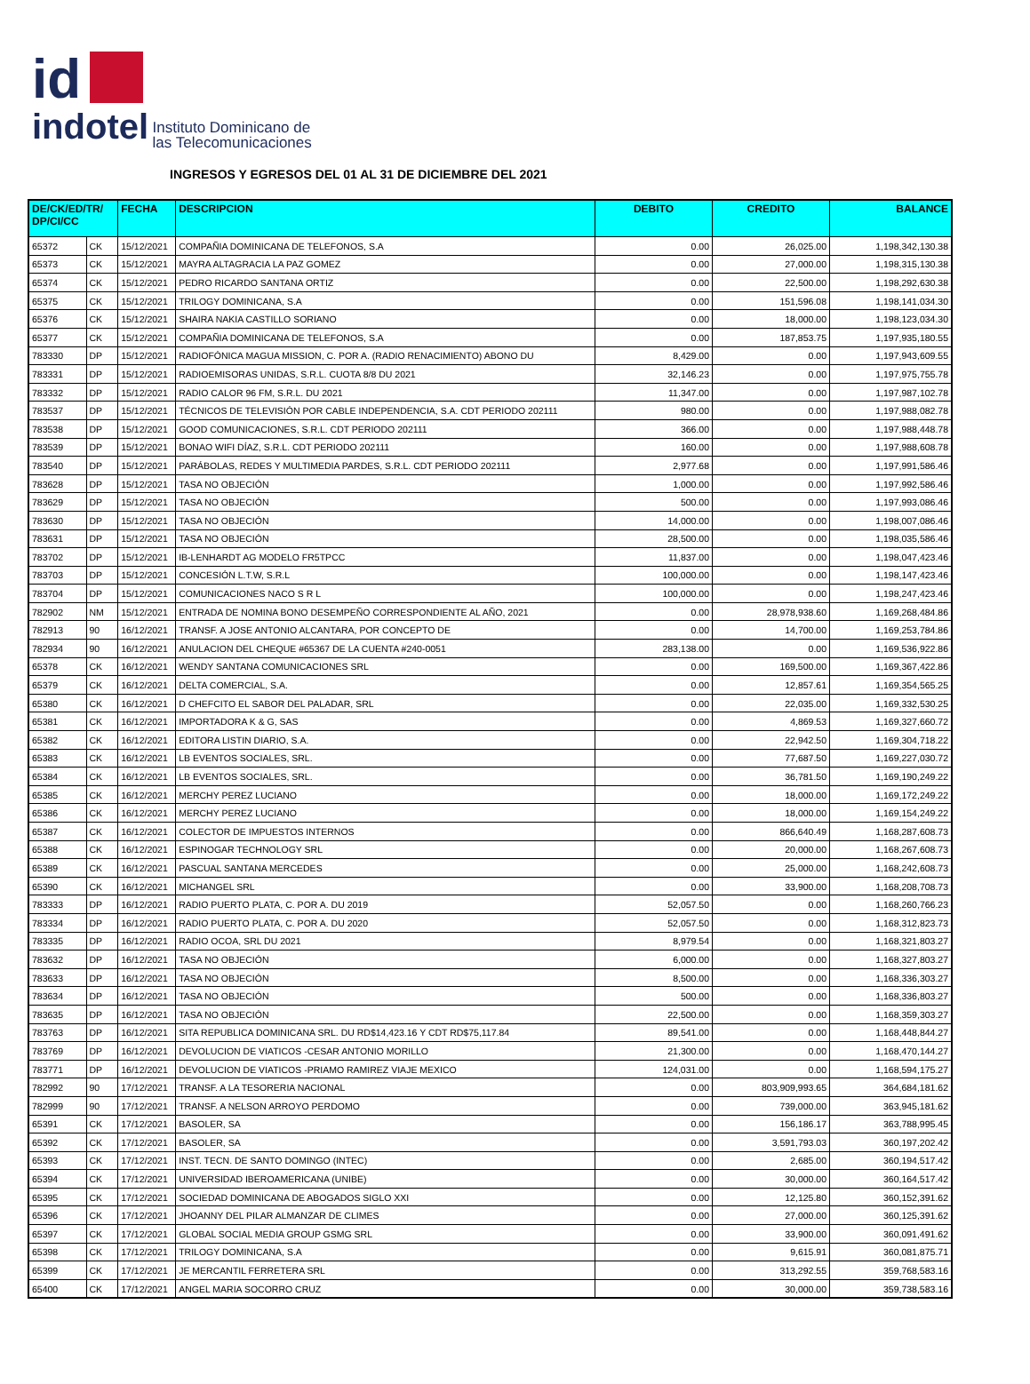id
indotel Instituto Dominicano de
las Telecomunicaciones
INGRESOS Y EGRESOS DEL 01 AL 31 DE DICIEMBRE DEL 2021
| DE/CK/ED/TR/ DP/CI/CC | | FECHA | DESCRIPCION | DEBITO | CREDITO | BALANCE |
| --- | --- | --- | --- | --- | --- | --- |
| 65372 | CK | 15/12/2021 | COMPAÑIA DOMINICANA DE TELEFONOS, S.A | 0.00 | 26,025.00 | 1,198,342,130.38 |
| 65373 | CK | 15/12/2021 | MAYRA ALTAGRACIA LA PAZ GOMEZ | 0.00 | 27,000.00 | 1,198,315,130.38 |
| 65374 | CK | 15/12/2021 | PEDRO RICARDO SANTANA ORTIZ | 0.00 | 22,500.00 | 1,198,292,630.38 |
| 65375 | CK | 15/12/2021 | TRILOGY DOMINICANA, S.A | 0.00 | 151,596.08 | 1,198,141,034.30 |
| 65376 | CK | 15/12/2021 | SHAIRA NAKIA CASTILLO SORIANO | 0.00 | 18,000.00 | 1,198,123,034.30 |
| 65377 | CK | 15/12/2021 | COMPAÑIA DOMINICANA DE TELEFONOS, S.A | 0.00 | 187,853.75 | 1,197,935,180.55 |
| 783330 | DP | 15/12/2021 | RADIOFÓNICA MAGUA MISSION, C. POR A. (RADIO RENACIMIENTO) ABONO DU | 8,429.00 | 0.00 | 1,197,943,609.55 |
| 783331 | DP | 15/12/2021 | RADIOEMISORAS UNIDAS, S.R.L. CUOTA 8/8 DU 2021 | 32,146.23 | 0.00 | 1,197,975,755.78 |
| 783332 | DP | 15/12/2021 | RADIO CALOR 96 FM, S.R.L. DU 2021 | 11,347.00 | 0.00 | 1,197,987,102.78 |
| 783537 | DP | 15/12/2021 | TÉCNICOS DE TELEVISIÓN POR CABLE INDEPENDENCIA, S.A. CDT PERIODO 202111 | 980.00 | 0.00 | 1,197,988,082.78 |
| 783538 | DP | 15/12/2021 | GOOD COMUNICACIONES, S.R.L. CDT PERIODO 202111 | 366.00 | 0.00 | 1,197,988,448.78 |
| 783539 | DP | 15/12/2021 | BONAO WIFI DÍAZ, S.R.L. CDT PERIODO 202111 | 160.00 | 0.00 | 1,197,988,608.78 |
| 783540 | DP | 15/12/2021 | PARÁBOLAS, REDES Y MULTIMEDIA PARDES, S.R.L. CDT PERIODO 202111 | 2,977.68 | 0.00 | 1,197,991,586.46 |
| 783628 | DP | 15/12/2021 | TASA NO OBJECIÓN | 1,000.00 | 0.00 | 1,197,992,586.46 |
| 783629 | DP | 15/12/2021 | TASA NO OBJECIÓN | 500.00 | 0.00 | 1,197,993,086.46 |
| 783630 | DP | 15/12/2021 | TASA NO OBJECIÓN | 14,000.00 | 0.00 | 1,198,007,086.46 |
| 783631 | DP | 15/12/2021 | TASA NO OBJECIÓN | 28,500.00 | 0.00 | 1,198,035,586.46 |
| 783702 | DP | 15/12/2021 | IB-LENHARDT AG MODELO FR5TPCC | 11,837.00 | 0.00 | 1,198,047,423.46 |
| 783703 | DP | 15/12/2021 | CONCESIÓN L.T.W, S.R.L | 100,000.00 | 0.00 | 1,198,147,423.46 |
| 783704 | DP | 15/12/2021 | COMUNICACIONES NACO S R L | 100,000.00 | 0.00 | 1,198,247,423.46 |
| 782902 | NM | 15/12/2021 | ENTRADA DE NOMINA BONO DESEMPEÑO CORRESPONDIENTE AL AÑO, 2021 | 0.00 | 28,978,938.60 | 1,169,268,484.86 |
| 782913 | 90 | 16/12/2021 | TRANSF. A JOSE ANTONIO ALCANTARA, POR CONCEPTO DE | 0.00 | 14,700.00 | 1,169,253,784.86 |
| 782934 | 90 | 16/12/2021 | ANULACION DEL CHEQUE #65367 DE LA CUENTA #240-0051 | 283,138.00 | 0.00 | 1,169,536,922.86 |
| 65378 | CK | 16/12/2021 | WENDY SANTANA COMUNICACIONES SRL | 0.00 | 169,500.00 | 1,169,367,422.86 |
| 65379 | CK | 16/12/2021 | DELTA COMERCIAL, S.A. | 0.00 | 12,857.61 | 1,169,354,565.25 |
| 65380 | CK | 16/12/2021 | D CHEFCITO EL SABOR DEL PALADAR, SRL | 0.00 | 22,035.00 | 1,169,332,530.25 |
| 65381 | CK | 16/12/2021 | IMPORTADORA K & G, SAS | 0.00 | 4,869.53 | 1,169,327,660.72 |
| 65382 | CK | 16/12/2021 | EDITORA LISTIN DIARIO, S.A. | 0.00 | 22,942.50 | 1,169,304,718.22 |
| 65383 | CK | 16/12/2021 | LB EVENTOS SOCIALES, SRL. | 0.00 | 77,687.50 | 1,169,227,030.72 |
| 65384 | CK | 16/12/2021 | LB EVENTOS SOCIALES, SRL. | 0.00 | 36,781.50 | 1,169,190,249.22 |
| 65385 | CK | 16/12/2021 | MERCHY PEREZ LUCIANO | 0.00 | 18,000.00 | 1,169,172,249.22 |
| 65386 | CK | 16/12/2021 | MERCHY PEREZ LUCIANO | 0.00 | 18,000.00 | 1,169,154,249.22 |
| 65387 | CK | 16/12/2021 | COLECTOR DE IMPUESTOS INTERNOS | 0.00 | 866,640.49 | 1,168,287,608.73 |
| 65388 | CK | 16/12/2021 | ESPINOGAR TECHNOLOGY SRL | 0.00 | 20,000.00 | 1,168,267,608.73 |
| 65389 | CK | 16/12/2021 | PASCUAL SANTANA MERCEDES | 0.00 | 25,000.00 | 1,168,242,608.73 |
| 65390 | CK | 16/12/2021 | MICHANGEL SRL | 0.00 | 33,900.00 | 1,168,208,708.73 |
| 783333 | DP | 16/12/2021 | RADIO PUERTO PLATA, C. POR A. DU 2019 | 52,057.50 | 0.00 | 1,168,260,766.23 |
| 783334 | DP | 16/12/2021 | RADIO PUERTO PLATA, C. POR A. DU 2020 | 52,057.50 | 0.00 | 1,168,312,823.73 |
| 783335 | DP | 16/12/2021 | RADIO OCOA, SRL DU 2021 | 8,979.54 | 0.00 | 1,168,321,803.27 |
| 783632 | DP | 16/12/2021 | TASA NO OBJECIÓN | 6,000.00 | 0.00 | 1,168,327,803.27 |
| 783633 | DP | 16/12/2021 | TASA NO OBJECIÓN | 8,500.00 | 0.00 | 1,168,336,303.27 |
| 783634 | DP | 16/12/2021 | TASA NO OBJECIÓN | 500.00 | 0.00 | 1,168,336,803.27 |
| 783635 | DP | 16/12/2021 | TASA NO OBJECIÓN | 22,500.00 | 0.00 | 1,168,359,303.27 |
| 783763 | DP | 16/12/2021 | SITA REPUBLICA DOMINICANA SRL. DU RD$14,423.16 Y CDT RD$75,117.84 | 89,541.00 | 0.00 | 1,168,448,844.27 |
| 783769 | DP | 16/12/2021 | DEVOLUCION DE VIATICOS -CESAR ANTONIO MORILLO | 21,300.00 | 0.00 | 1,168,470,144.27 |
| 783771 | DP | 16/12/2021 | DEVOLUCION DE VIATICOS -PRIAMO RAMIREZ VIAJE MEXICO | 124,031.00 | 0.00 | 1,168,594,175.27 |
| 782992 | 90 | 17/12/2021 | TRANSF. A LA TESORERIA NACIONAL | 0.00 | 803,909,993.65 | 364,684,181.62 |
| 782999 | 90 | 17/12/2021 | TRANSF. A NELSON ARROYO PERDOMO | 0.00 | 739,000.00 | 363,945,181.62 |
| 65391 | CK | 17/12/2021 | BASOLER, SA | 0.00 | 156,186.17 | 363,788,995.45 |
| 65392 | CK | 17/12/2021 | BASOLER, SA | 0.00 | 3,591,793.03 | 360,197,202.42 |
| 65393 | CK | 17/12/2021 | INST. TECN. DE SANTO DOMINGO (INTEC) | 0.00 | 2,685.00 | 360,194,517.42 |
| 65394 | CK | 17/12/2021 | UNIVERSIDAD IBEROAMERICANA (UNIBE) | 0.00 | 30,000.00 | 360,164,517.42 |
| 65395 | CK | 17/12/2021 | SOCIEDAD DOMINICANA DE ABOGADOS SIGLO XXI | 0.00 | 12,125.80 | 360,152,391.62 |
| 65396 | CK | 17/12/2021 | JHOANNY DEL PILAR ALMANZAR DE CLIMES | 0.00 | 27,000.00 | 360,125,391.62 |
| 65397 | CK | 17/12/2021 | GLOBAL SOCIAL MEDIA GROUP GSMG SRL | 0.00 | 33,900.00 | 360,091,491.62 |
| 65398 | CK | 17/12/2021 | TRILOGY DOMINICANA, S.A | 0.00 | 9,615.91 | 360,081,875.71 |
| 65399 | CK | 17/12/2021 | JE MERCANTIL FERRETERA SRL | 0.00 | 313,292.55 | 359,768,583.16 |
| 65400 | CK | 17/12/2021 | ANGEL MARIA SOCORRO CRUZ | 0.00 | 30,000.00 | 359,738,583.16 |